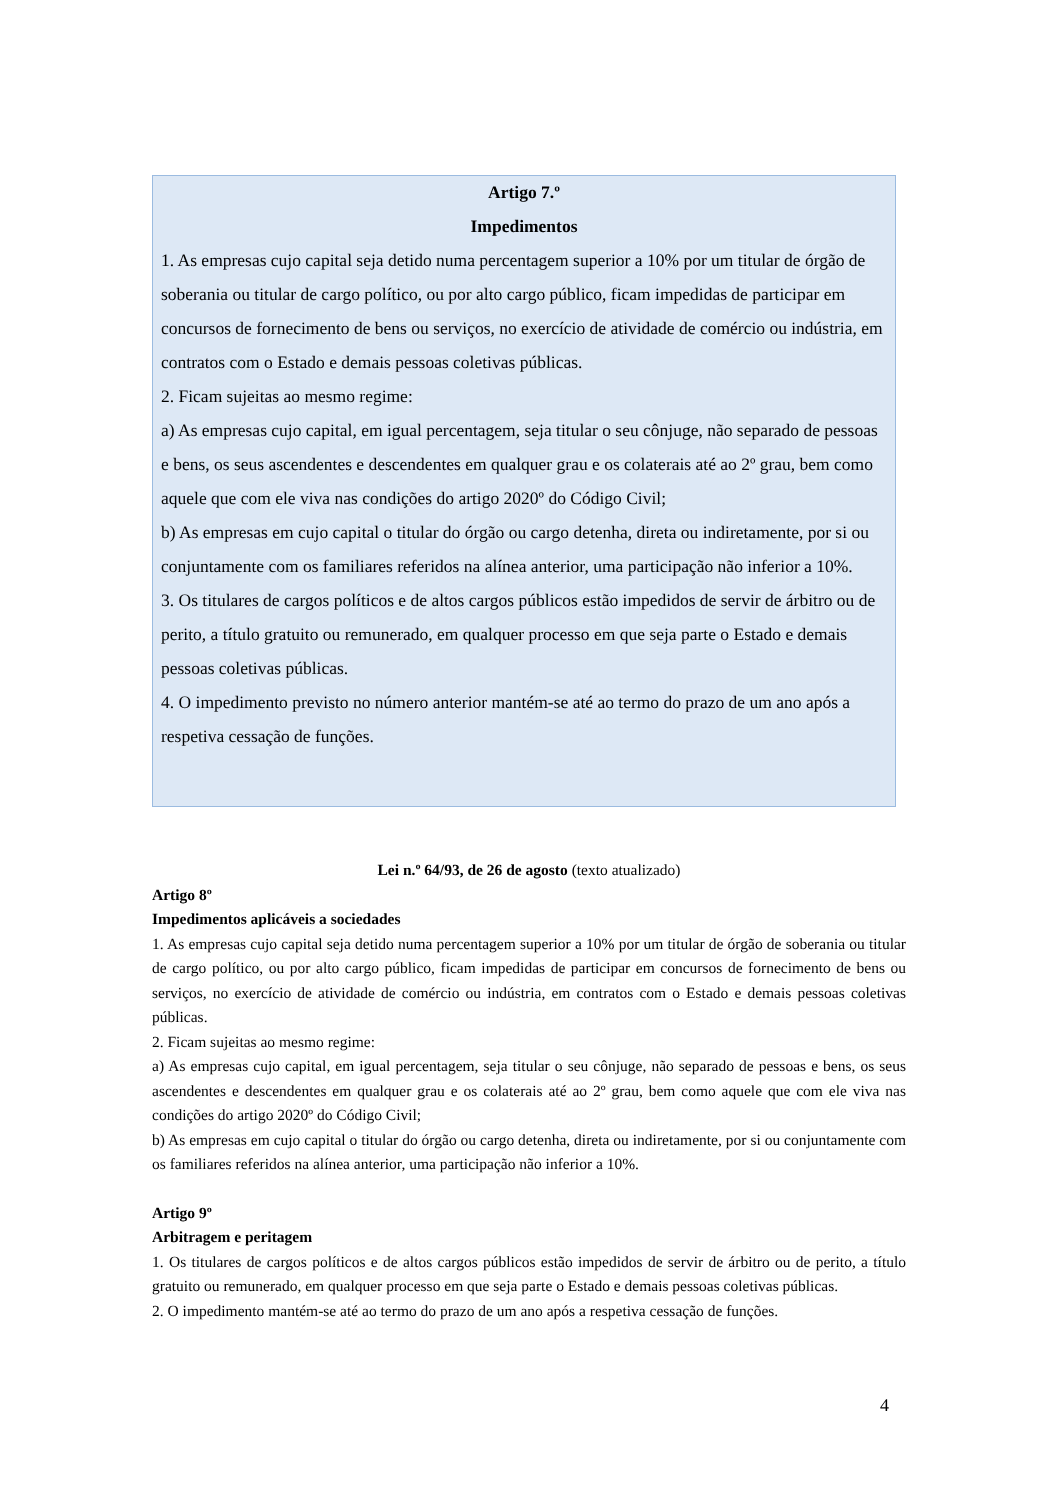Artigo 7.º
Impedimentos
1. As empresas cujo capital seja detido numa percentagem superior a 10% por um titular de órgão de soberania ou titular de cargo político, ou por alto cargo público, ficam impedidas de participar em concursos de fornecimento de bens ou serviços, no exercício de atividade de comércio ou indústria, em contratos com o Estado e demais pessoas coletivas públicas.
2. Ficam sujeitas ao mesmo regime:
a) As empresas cujo capital, em igual percentagem, seja titular o seu cônjuge, não separado de pessoas e bens, os seus ascendentes e descendentes em qualquer grau e os colaterais até ao 2º grau, bem como aquele que com ele viva nas condições do artigo 2020º do Código Civil;
b) As empresas em cujo capital o titular do órgão ou cargo detenha, direta ou indiretamente, por si ou conjuntamente com os familiares referidos na alínea anterior, uma participação não inferior a 10%.
3. Os titulares de cargos políticos e de altos cargos públicos estão impedidos de servir de árbitro ou de perito, a título gratuito ou remunerado, em qualquer processo em que seja parte o Estado e demais pessoas coletivas públicas.
4. O impedimento previsto no número anterior mantém-se até ao termo do prazo de um ano após a respetiva cessação de funções.
Lei n.º 64/93, de 26 de agosto (texto atualizado)
Artigo 8º
Impedimentos aplicáveis a sociedades
1. As empresas cujo capital seja detido numa percentagem superior a 10% por um titular de órgão de soberania ou titular de cargo político, ou por alto cargo público, ficam impedidas de participar em concursos de fornecimento de bens ou serviços, no exercício de atividade de comércio ou indústria, em contratos com o Estado e demais pessoas coletivas públicas.
2. Ficam sujeitas ao mesmo regime:
a) As empresas cujo capital, em igual percentagem, seja titular o seu cônjuge, não separado de pessoas e bens, os seus ascendentes e descendentes em qualquer grau e os colaterais até ao 2º grau, bem como aquele que com ele viva nas condições do artigo 2020º do Código Civil;
b) As empresas em cujo capital o titular do órgão ou cargo detenha, direta ou indiretamente, por si ou conjuntamente com os familiares referidos na alínea anterior, uma participação não inferior a 10%.
Artigo 9º
Arbitragem e peritagem
1. Os titulares de cargos políticos e de altos cargos públicos estão impedidos de servir de árbitro ou de perito, a título gratuito ou remunerado, em qualquer processo em que seja parte o Estado e demais pessoas coletivas públicas.
2. O impedimento mantém-se até ao termo do prazo de um ano após a respetiva cessação de funções.
4